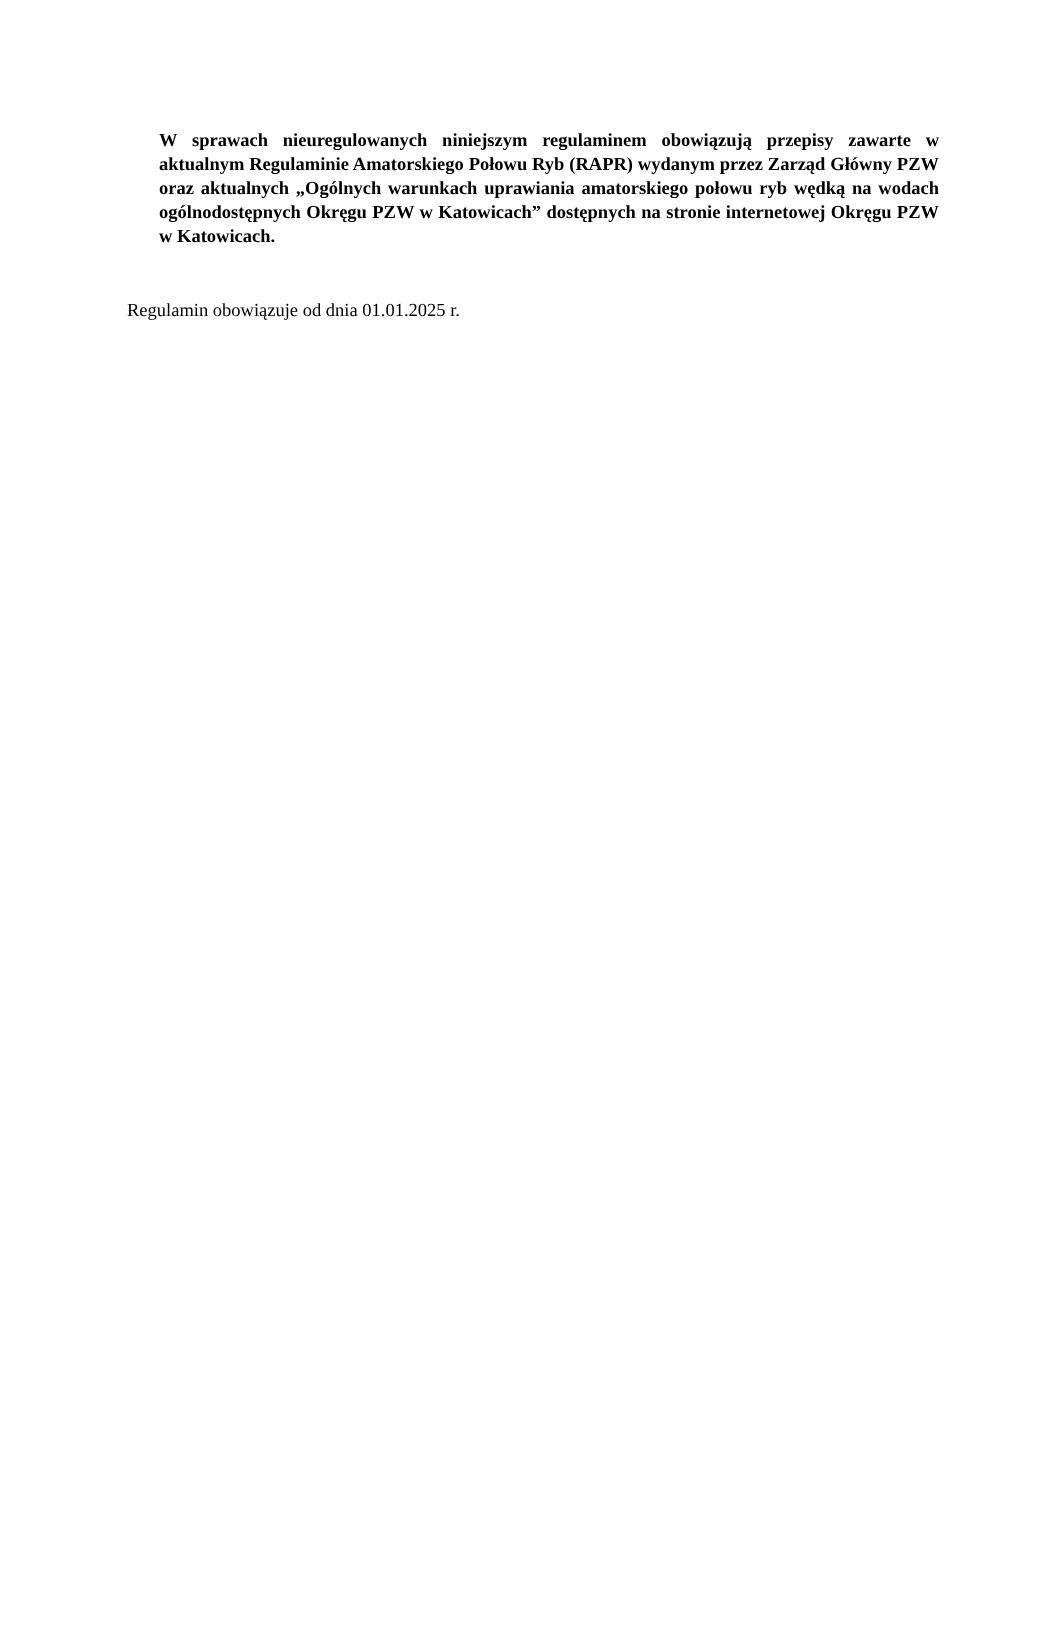W sprawach nieuregulowanych niniejszym regulaminem obowiązują przepisy zawarte w aktualnym Regulaminie Amatorskiego Połowu Ryb (RAPR) wydanym przez Zarząd Główny PZW oraz aktualnych „Ogólnych warunkach uprawiania amatorskiego połowu ryb wędką na wodach ogólnodostępnych Okręgu PZW w Katowicach” dostępnych na stronie internetowej Okręgu PZW w Katowicach.
Regulamin obowiązuje od dnia 01.01.2025 r.